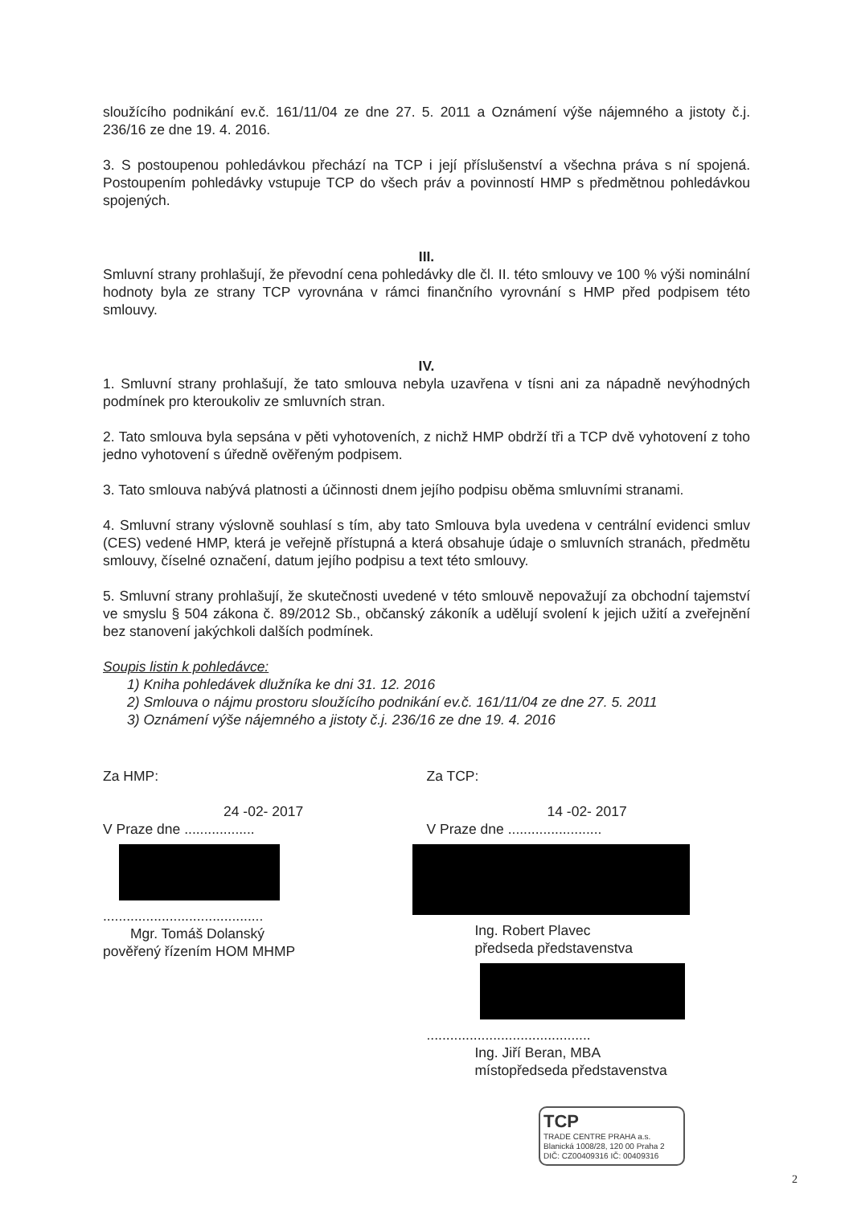sloužícího podnikání ev.č. 161/11/04 ze dne 27. 5. 2011 a Oznámení výše nájemného a jistoty č.j. 236/16 ze dne 19. 4. 2016.
3. S postoupenou pohledávkou přechází na TCP i její příslušenství a všechna práva s ní spojená. Postoupením pohledávky vstupuje TCP do všech práv a povinností HMP s předmětnou pohledávkou spojených.
III.
Smluvní strany prohlašují, že převodní cena pohledávky dle čl. II. této smlouvy ve 100 % výši nominální hodnoty byla ze strany TCP vyrovnána v rámci finančního vyrovnání s HMP před podpisem této smlouvy.
IV.
1. Smluvní strany prohlašují, že tato smlouva nebyla uzavřena v tísni ani za nápadně nevýhodných podmínek pro kteroukoliv ze smluvních stran.
2. Tato smlouva byla sepsána v pěti vyhotoveních, z nichž HMP obdrží tři a TCP dvě vyhotovení z toho jedno vyhotovení s úředně ověřeným podpisem.
3. Tato smlouva nabývá platnosti a účinnosti dnem jejího podpisu oběma smluvními stranami.
4. Smluvní strany výslovně souhlasí s tím, aby tato Smlouva byla uvedena v centrální evidenci smluv (CES) vedené HMP, která je veřejně přístupná a která obsahuje údaje o smluvních stranách, předmětu smlouvy, číselné označení, datum jejího podpisu a text této smlouvy.
5. Smluvní strany prohlašují, že skutečnosti uvedené v této smlouvě nepovažují za obchodní tajemství ve smyslu § 504 zákona č. 89/2012 Sb., občanský zákoník a udělují svolení k jejich užití a zveřejnění bez stanovení jakýchkoli dalších podmínek.
Soupis listin k pohledávce:
1) Kniha pohledávek dlužníka ke dni 31. 12. 2016
2) Smlouva o nájmu prostoru sloužícího podnikání ev.č. 161/11/04 ze dne 27. 5. 2011
3) Oznámení výše nájemného a jistoty č.j. 236/16 ze dne 19. 4. 2016
Za HMP:
24 -02- 2017
V Praze dne ..................
.........................................
Mgr. Tomáš Dolanský
pověřený řízením HOM MHMP
Za TCP:
14 -02- 2017
V Praze dne ........................
Ing. Robert Plavec
předseda představenstva
..........................................
Ing. Jiří Beran, MBA
místopředseda představenstva
TCP
TRADE CENTRE PRAHA a.s.
Blanická 1008/28, 120 00 Praha 2
DIČ: CZ00409316 IČ: 00409316
2